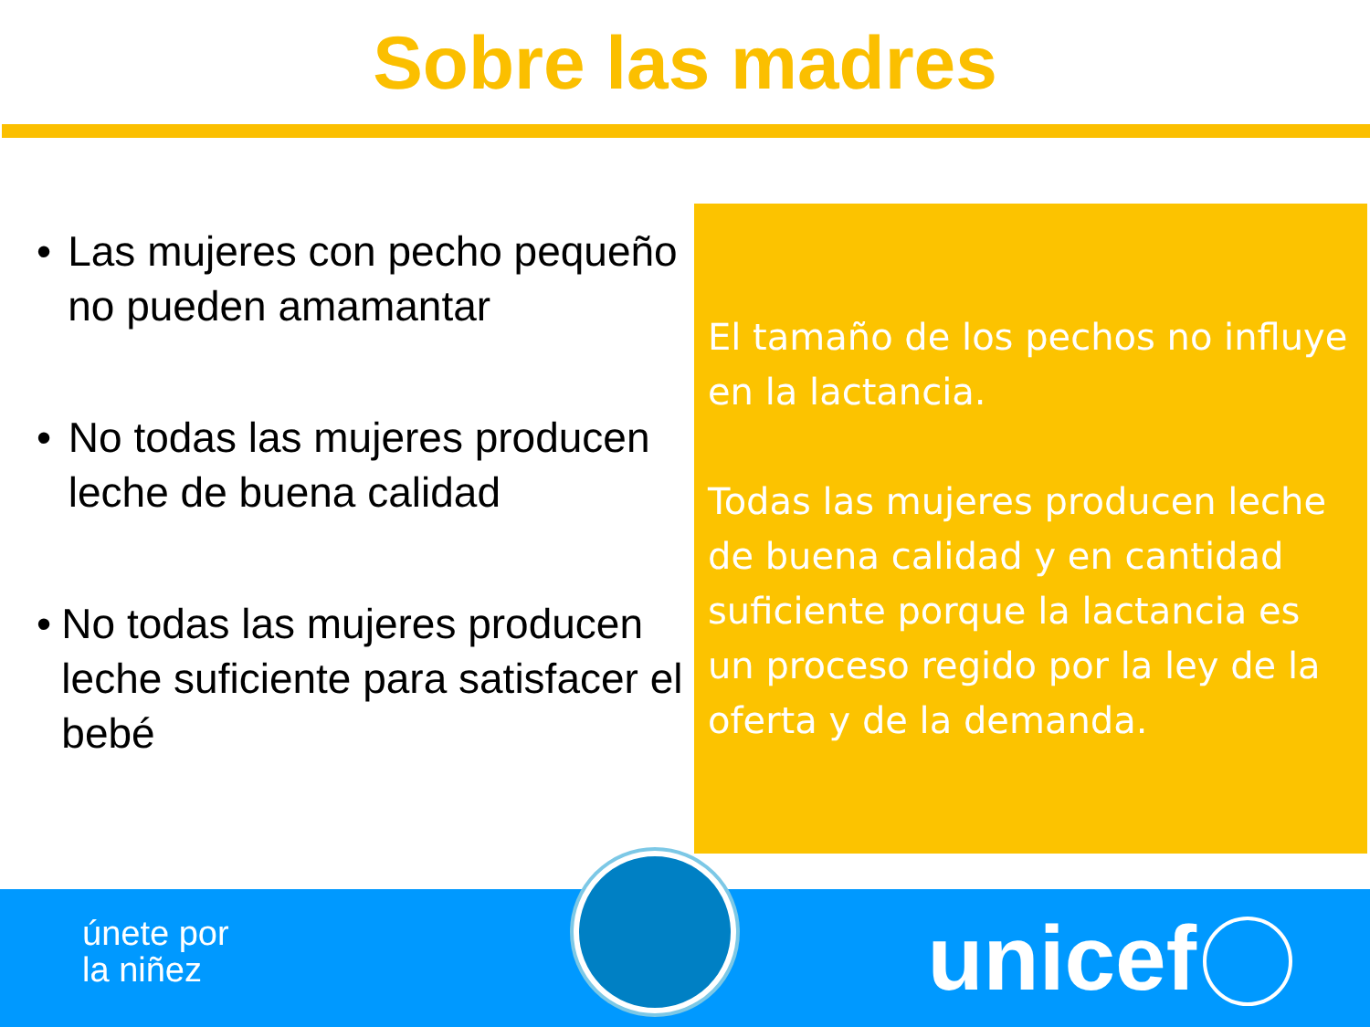Sobre las madres
• Las mujeres con pecho pequeño no pueden amamantar
• No todas las mujeres producen leche de buena calidad
• No todas las mujeres producen leche suficiente para satisfacer el bebé
El tamaño de los pechos no influye en la lactancia.
Todas las mujeres producen leche de buena calidad y en cantidad suficiente porque la lactancia es un proceso regido por la ley de la oferta y de la demanda.
únete por
la niñez
unicef